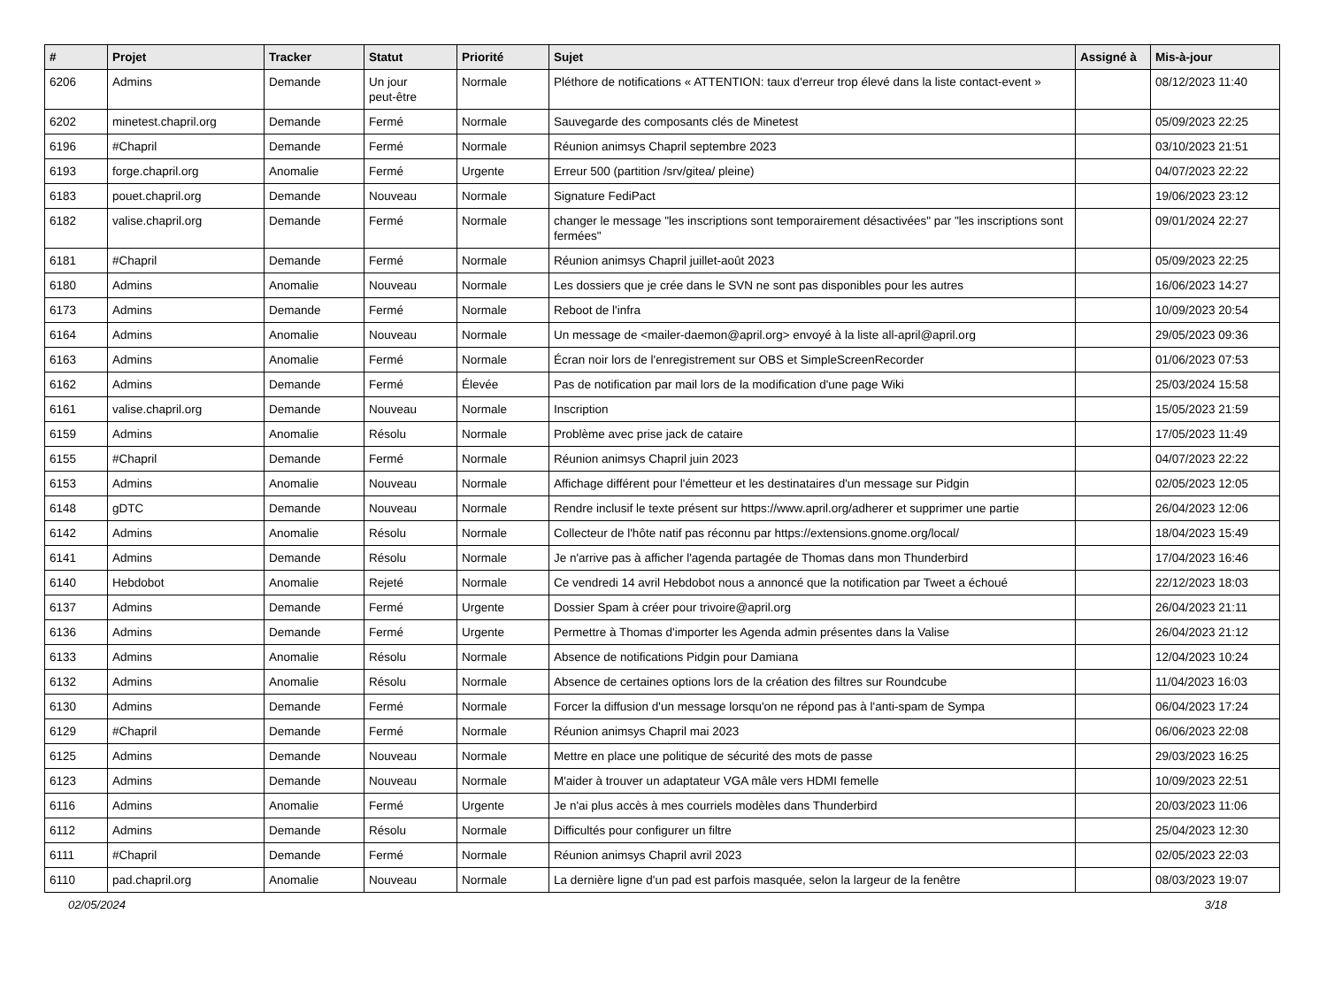| # | Projet | Tracker | Statut | Priorité | Sujet | Assigné à | Mis-à-jour |
| --- | --- | --- | --- | --- | --- | --- | --- |
| 6206 | Admins | Demande | Un jour peut-être | Normale | Pléthore de notifications « ATTENTION: taux d'erreur trop élevé dans la liste contact-event » | | 08/12/2023 11:40 |
| 6202 | minetest.chapril.org | Demande | Fermé | Normale | Sauvegarde des composants clés de Minetest | | 05/09/2023 22:25 |
| 6196 | #Chapril | Demande | Fermé | Normale | Réunion animsys Chapril septembre 2023 | | 03/10/2023 21:51 |
| 6193 | forge.chapril.org | Anomalie | Fermé | Urgente | Erreur 500 (partition /srv/gitea/ pleine) | | 04/07/2023 22:22 |
| 6183 | pouet.chapril.org | Demande | Nouveau | Normale | Signature FediPact | | 19/06/2023 23:12 |
| 6182 | valise.chapril.org | Demande | Fermé | Normale | changer le message "les inscriptions sont temporairement désactivées" par "les inscriptions sont fermées" | | 09/01/2024 22:27 |
| 6181 | #Chapril | Demande | Fermé | Normale | Réunion animsys Chapril juillet-août 2023 | | 05/09/2023 22:25 |
| 6180 | Admins | Anomalie | Nouveau | Normale | Les dossiers que je crée dans le SVN ne sont pas disponibles pour les autres | | 16/06/2023 14:27 |
| 6173 | Admins | Demande | Fermé | Normale | Reboot de l'infra | | 10/09/2023 20:54 |
| 6164 | Admins | Anomalie | Nouveau | Normale | Un message de <mailer-daemon@april.org> envoyé à la liste all-april@april.org | | 29/05/2023 09:36 |
| 6163 | Admins | Anomalie | Fermé | Normale | Écran noir lors de l'enregistrement sur OBS et SimpleScreenRecorder | | 01/06/2023 07:53 |
| 6162 | Admins | Demande | Fermé | Élevée | Pas de notification par mail lors de la modification d'une page Wiki | | 25/03/2024 15:58 |
| 6161 | valise.chapril.org | Demande | Nouveau | Normale | Inscription | | 15/05/2023 21:59 |
| 6159 | Admins | Anomalie | Résolu | Normale | Problème avec prise jack de cataire | | 17/05/2023 11:49 |
| 6155 | #Chapril | Demande | Fermé | Normale | Réunion animsys Chapril juin 2023 | | 04/07/2023 22:22 |
| 6153 | Admins | Anomalie | Nouveau | Normale | Affichage différent pour l'émetteur et les destinataires d'un message sur Pidgin | | 02/05/2023 12:05 |
| 6148 | gDTC | Demande | Nouveau | Normale | Rendre inclusif le texte présent sur https://www.april.org/adherer et supprimer une partie | | 26/04/2023 12:06 |
| 6142 | Admins | Anomalie | Résolu | Normale | Collecteur de l'hôte natif pas réconnu par https://extensions.gnome.org/local/ | | 18/04/2023 15:49 |
| 6141 | Admins | Demande | Résolu | Normale | Je n'arrive pas à afficher l'agenda partagée de Thomas dans mon Thunderbird | | 17/04/2023 16:46 |
| 6140 | Hebdobot | Anomalie | Rejeté | Normale | Ce vendredi 14 avril Hebdobot nous a annoncé que la notification par Tweet a échoué | | 22/12/2023 18:03 |
| 6137 | Admins | Demande | Fermé | Urgente | Dossier Spam à créer pour trivoire@april.org | | 26/04/2023 21:11 |
| 6136 | Admins | Demande | Fermé | Urgente | Permettre à Thomas d'importer les Agenda admin présentes dans la Valise | | 26/04/2023 21:12 |
| 6133 | Admins | Anomalie | Résolu | Normale | Absence de notifications Pidgin pour Damiana | | 12/04/2023 10:24 |
| 6132 | Admins | Anomalie | Résolu | Normale | Absence de certaines options lors de la création des filtres sur Roundcube | | 11/04/2023 16:03 |
| 6130 | Admins | Demande | Fermé | Normale | Forcer la diffusion d'un message lorsqu'on ne répond pas à l'anti-spam de Sympa | | 06/04/2023 17:24 |
| 6129 | #Chapril | Demande | Fermé | Normale | Réunion animsys Chapril mai 2023 | | 06/06/2023 22:08 |
| 6125 | Admins | Demande | Nouveau | Normale | Mettre en place une politique de sécurité des mots de passe | | 29/03/2023 16:25 |
| 6123 | Admins | Demande | Nouveau | Normale | M'aider à trouver un adaptateur VGA mâle vers HDMI femelle | | 10/09/2023 22:51 |
| 6116 | Admins | Anomalie | Fermé | Urgente | Je n'ai plus accès à mes courriels modèles dans Thunderbird | | 20/03/2023 11:06 |
| 6112 | Admins | Demande | Résolu | Normale | Difficultés pour configurer un filtre | | 25/04/2023 12:30 |
| 6111 | #Chapril | Demande | Fermé | Normale | Réunion animsys Chapril avril 2023 | | 02/05/2023 22:03 |
| 6110 | pad.chapril.org | Anomalie | Nouveau | Normale | La dernière ligne d'un pad est parfois masquée, selon la largeur de la fenêtre | | 08/03/2023 19:07 |
02/05/2024 3/18